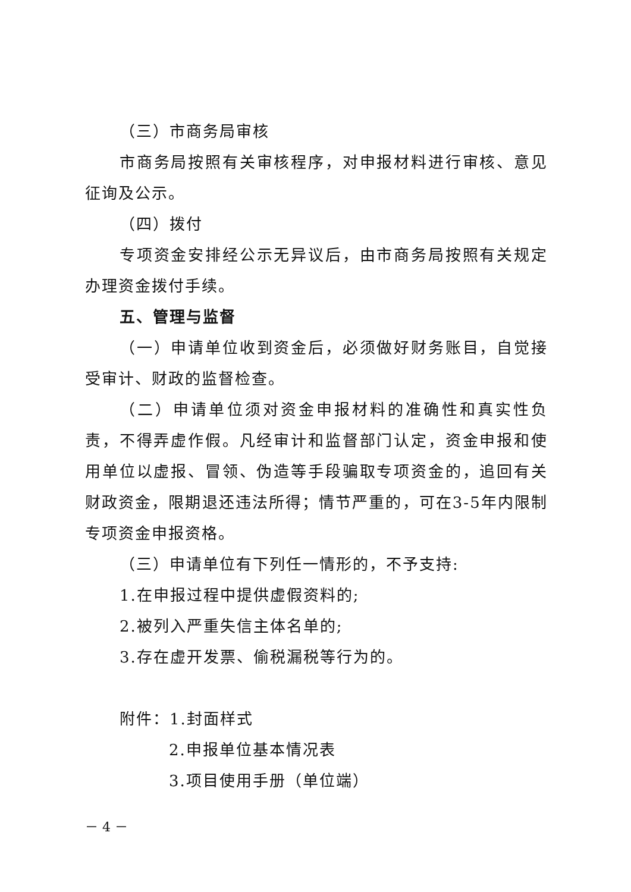（三）市商务局审核
市商务局按照有关审核程序，对申报材料进行审核、意见征询及公示。
（四）拨付
专项资金安排经公示无异议后，由市商务局按照有关规定办理资金拨付手续。
五、管理与监督
（一）申请单位收到资金后，必须做好财务账目，自觉接受审计、财政的监督检查。
（二）申请单位须对资金申报材料的准确性和真实性负责，不得弄虚作假。凡经审计和监督部门认定，资金申报和使用单位以虚报、冒领、伪造等手段骗取专项资金的，追回有关财政资金，限期退还违法所得；情节严重的，可在3-5年内限制专项资金申报资格。
（三）申请单位有下列任一情形的，不予支持:
1.在申报过程中提供虚假资料的;
2.被列入严重失信主体名单的;
3.存在虚开发票、偷税漏税等行为的。
附件：1.封面样式
2.申报单位基本情况表
3.项目使用手册（单位端）
－ 4 －